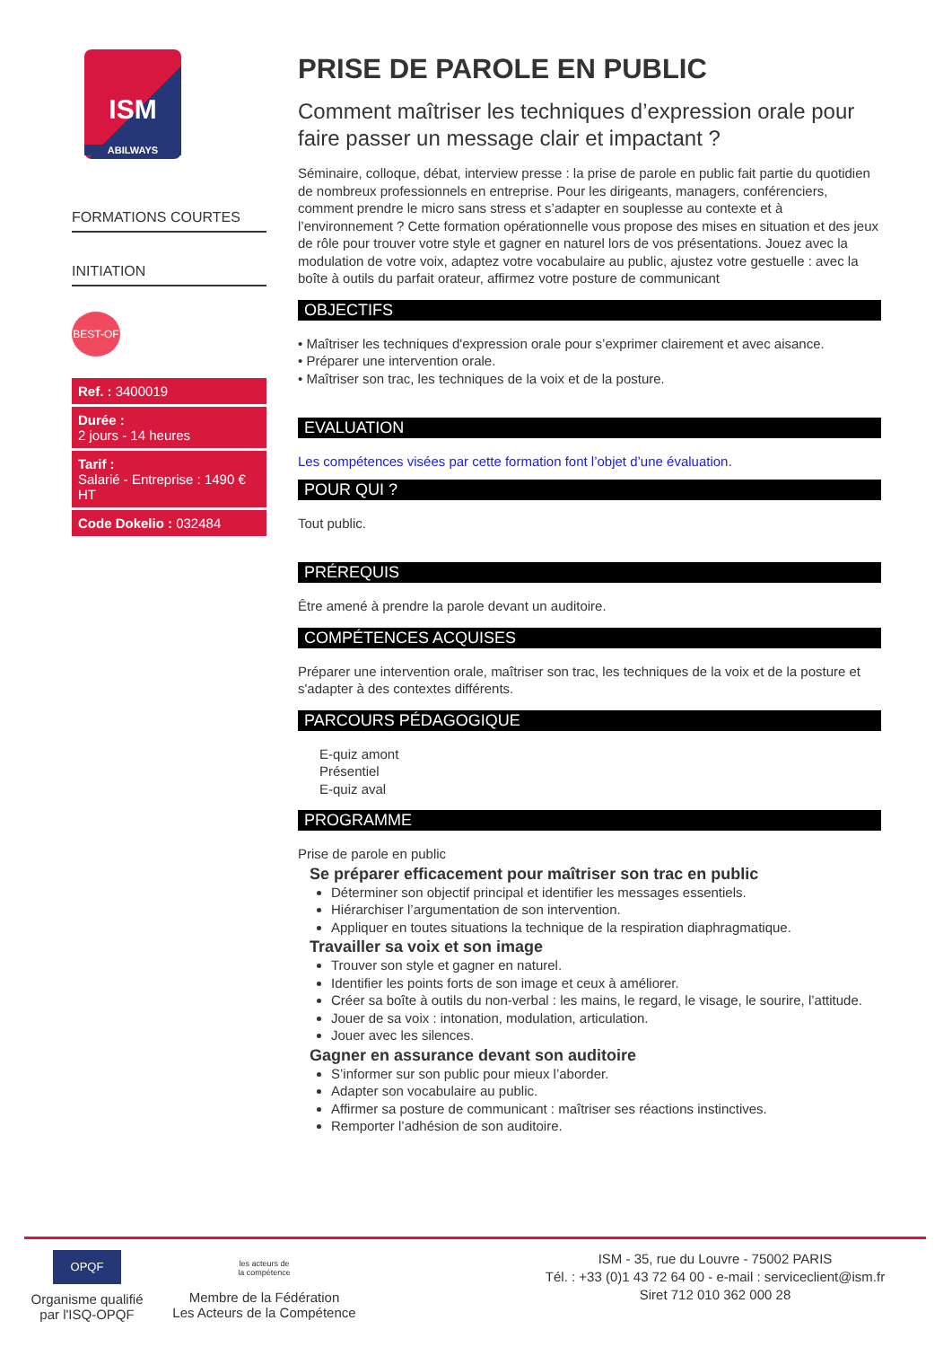ISM
ABILWAYS
FORMATIONS COURTES
INITIATION
BEST-OF
Ref. : 3400019
Durée :
2 jours - 14 heures
Tarif :
Salarié - Entreprise : 1490 € HT
Code Dokelio : 032484
PRISE DE PAROLE EN PUBLIC
Comment maîtriser les techniques d’expression orale pour faire passer un message clair et impactant ?
Séminaire, colloque, débat, interview presse : la prise de parole en public fait partie du quotidien de nombreux professionnels en entreprise. Pour les dirigeants, managers, conférenciers, comment prendre le micro sans stress et s’adapter en souplesse au contexte et à l’environnement ? Cette formation opérationnelle vous propose des mises en situation et des jeux de rôle pour trouver votre style et gagner en naturel lors de vos présentations. Jouez avec la modulation de votre voix, adaptez votre vocabulaire au public, ajustez votre gestuelle : avec la boîte à outils du parfait orateur, affirmez votre posture de communicant
OBJECTIFS
• Maîtriser les techniques d'expression orale pour s’exprimer clairement et avec aisance.
• Préparer une intervention orale.
• Maîtriser son trac, les techniques de la voix et de la posture.
EVALUATION
Les compétences visées par cette formation font l’objet d’une évaluation.
POUR QUI ?
Tout public.
PRÉREQUIS
Être amené à prendre la parole devant un auditoire.
COMPÉTENCES ACQUISES
Préparer une intervention orale, maîtriser son trac, les techniques de la voix et de la posture et s'adapter à des contextes différents.
PARCOURS PÉDAGOGIQUE
E-quiz amont
Présentiel
E-quiz aval
PROGRAMME
Prise de parole en public
Se préparer efficacement pour maîtriser son trac en public
Déterminer son objectif principal et identifier les messages essentiels.
Hiérarchiser l’argumentation de son intervention.
Appliquer en toutes situations la technique de la respiration diaphragmatique.
Travailler sa voix et son image
Trouver son style et gagner en naturel.
Identifier les points forts de son image et ceux à améliorer.
Créer sa boîte à outils du non-verbal : les mains, le regard, le visage, le sourire, l’attitude.
Jouer de sa voix : intonation, modulation, articulation.
Jouer avec les silences.
Gagner en assurance devant son auditoire
S’informer sur son public pour mieux l’aborder.
Adapter son vocabulaire au public.
Affirmer sa posture de communicant : maîtriser ses réactions instinctives.
Remporter l’adhésion de son auditoire.
OPQF
Organisme qualifié
par l'ISQ-OPQF
les acteurs de
la compétence
Membre de la Fédération
Les Acteurs de la Compétence
ISM - 35, rue du Louvre - 75002 PARIS
Tél. : +33 (0)1 43 72 64 00 - e-mail : serviceclient@ism.fr
Siret 712 010 362 000 28